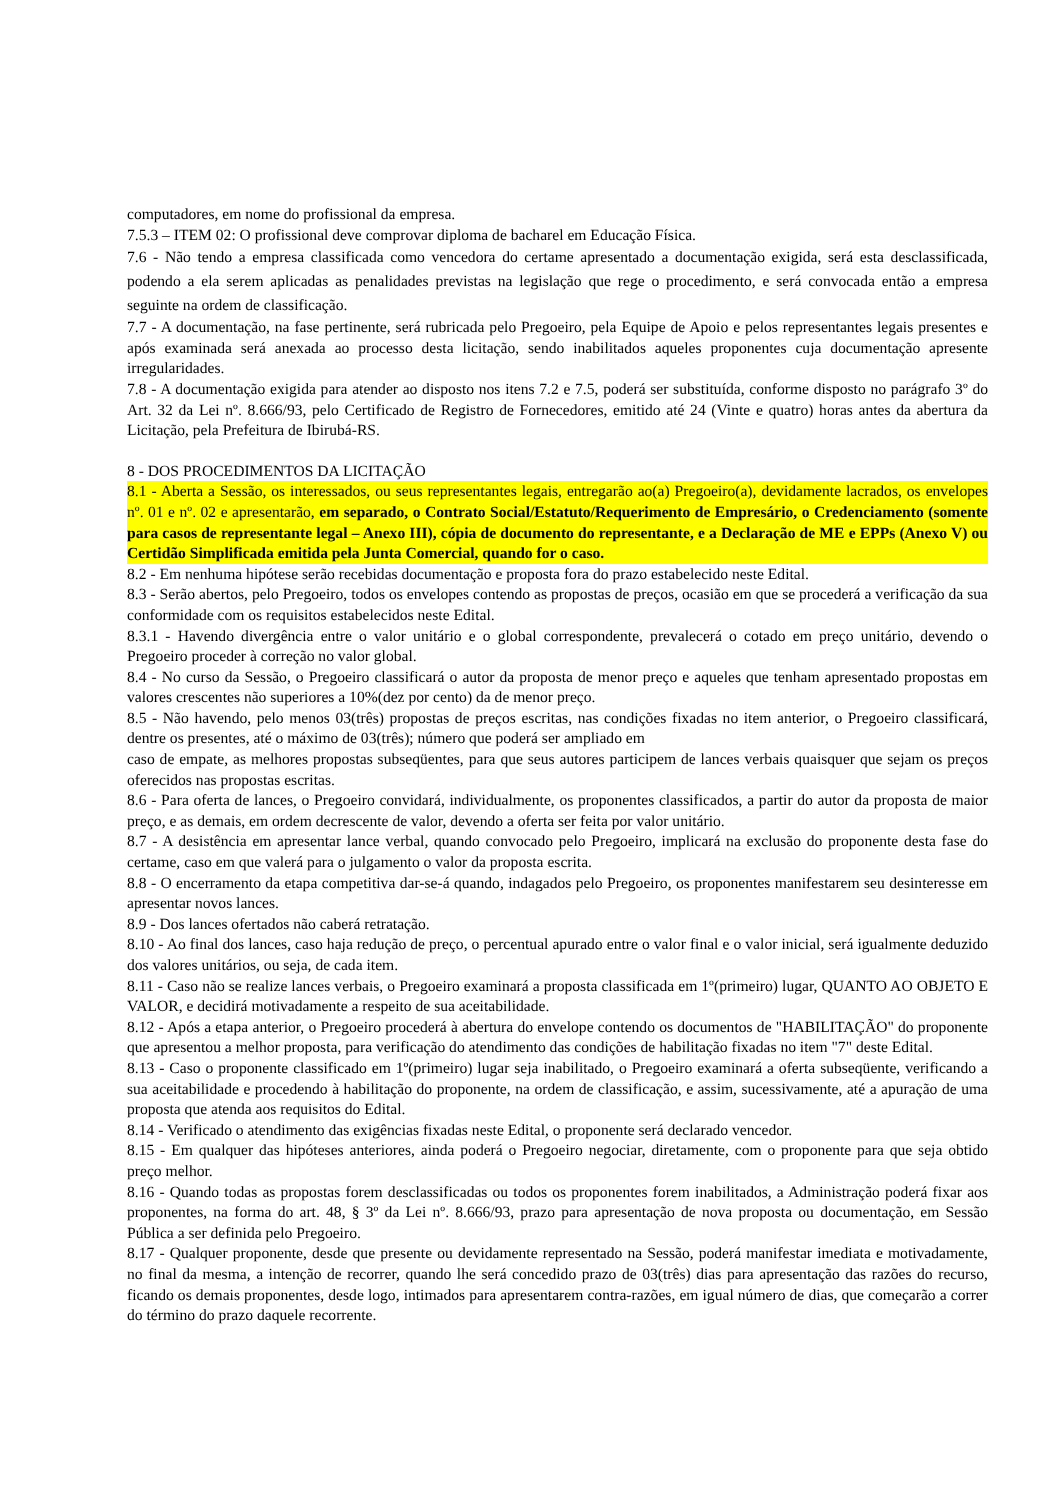computadores, em nome do profissional da empresa.
7.5.3 – ITEM 02: O profissional deve comprovar diploma de bacharel em Educação Física.
7.6 - Não tendo a empresa classificada como vencedora do certame apresentado a documentação exigida, será esta desclassificada, podendo a ela serem aplicadas as penalidades previstas na legislação que rege o procedimento, e será convocada então a empresa seguinte na ordem de classificação.
7.7 - A documentação, na fase pertinente, será rubricada pelo Pregoeiro, pela Equipe de Apoio e pelos representantes legais presentes e após examinada será anexada ao processo desta licitação, sendo inabilitados aqueles proponentes cuja documentação apresente irregularidades.
7.8 - A documentação exigida para atender ao disposto nos itens 7.2 e 7.5, poderá ser substituída, conforme disposto no parágrafo 3º do Art. 32 da Lei nº. 8.666/93, pelo Certificado de Registro de Fornecedores, emitido até 24 (Vinte e quatro) horas antes da abertura da Licitação, pela Prefeitura de Ibirubá-RS.
8 - DOS PROCEDIMENTOS DA LICITAÇÃO
8.1 - Aberta a Sessão, os interessados, ou seus representantes legais, entregarão ao(a) Pregoeiro(a), devidamente lacrados, os envelopes nº. 01 e nº. 02 e apresentarão, em separado, o Contrato Social/Estatuto/Requerimento de Empresário, o Credenciamento (somente para casos de representante legal – Anexo III), cópia de documento do representante, e a Declaração de ME e EPPs (Anexo V) ou Certidão Simplificada emitida pela Junta Comercial, quando for o caso.
8.2 - Em nenhuma hipótese serão recebidas documentação e proposta fora do prazo estabelecido neste Edital.
8.3 - Serão abertos, pelo Pregoeiro, todos os envelopes contendo as propostas de preços, ocasião em que se procederá a verificação da sua conformidade com os requisitos estabelecidos neste Edital.
8.3.1 - Havendo divergência entre o valor unitário e o global correspondente, prevalecerá o cotado em preço unitário, devendo o Pregoeiro proceder à correção no valor global.
8.4 - No curso da Sessão, o Pregoeiro classificará o autor da proposta de menor preço e aqueles que tenham apresentado propostas em valores crescentes não superiores a 10%(dez por cento) da de menor preço.
8.5 - Não havendo, pelo menos 03(três) propostas de preços escritas, nas condições fixadas no item anterior, o Pregoeiro classificará, dentre os presentes, até o máximo de 03(três); número que poderá ser ampliado em
caso de empate, as melhores propostas subseqüentes, para que seus autores participem de lances verbais quaisquer que sejam os preços oferecidos nas propostas escritas.
8.6 - Para oferta de lances, o Pregoeiro convidará, individualmente, os proponentes classificados, a partir do autor da proposta de maior preço, e as demais, em ordem decrescente de valor, devendo a oferta ser feita por valor unitário.
8.7 - A desistência em apresentar lance verbal, quando convocado pelo Pregoeiro, implicará na exclusão do proponente desta fase do certame, caso em que valerá para o julgamento o valor da proposta escrita.
8.8 - O encerramento da etapa competitiva dar-se-á quando, indagados pelo Pregoeiro, os proponentes manifestarem seu desinteresse em apresentar novos lances.
8.9 - Dos lances ofertados não caberá retratação.
8.10 - Ao final dos lances, caso haja redução de preço, o percentual apurado entre o valor final e o valor inicial, será igualmente deduzido dos valores unitários, ou seja, de cada item.
8.11 - Caso não se realize lances verbais, o Pregoeiro examinará a proposta classificada em 1º(primeiro) lugar, QUANTO AO OBJETO E VALOR, e decidirá motivadamente a respeito de sua aceitabilidade.
8.12 - Após a etapa anterior, o Pregoeiro procederá à abertura do envelope contendo os documentos de "HABILITAÇÃO" do proponente que apresentou a melhor proposta, para verificação do atendimento das condições de habilitação fixadas no item "7" deste Edital.
8.13 - Caso o proponente classificado em 1º(primeiro) lugar seja inabilitado, o Pregoeiro examinará a oferta subseqüente, verificando a sua aceitabilidade e procedendo à habilitação do proponente, na ordem de classificação, e assim, sucessivamente, até a apuração de uma proposta que atenda aos requisitos do Edital.
8.14 - Verificado o atendimento das exigências fixadas neste Edital, o proponente será declarado vencedor.
8.15 - Em qualquer das hipóteses anteriores, ainda poderá o Pregoeiro negociar, diretamente, com o proponente para que seja obtido preço melhor.
8.16 - Quando todas as propostas forem desclassificadas ou todos os proponentes forem inabilitados, a Administração poderá fixar aos proponentes, na forma do art. 48, § 3º da Lei nº. 8.666/93, prazo para apresentação de nova proposta ou documentação, em Sessão Pública a ser definida pelo Pregoeiro.
8.17 - Qualquer proponente, desde que presente ou devidamente representado na Sessão, poderá manifestar imediata e motivadamente, no final da mesma, a intenção de recorrer, quando lhe será concedido prazo de 03(três) dias para apresentação das razões do recurso, ficando os demais proponentes, desde logo, intimados para apresentarem contra-razões, em igual número de dias, que começarão a correr do término do prazo daquele recorrente.